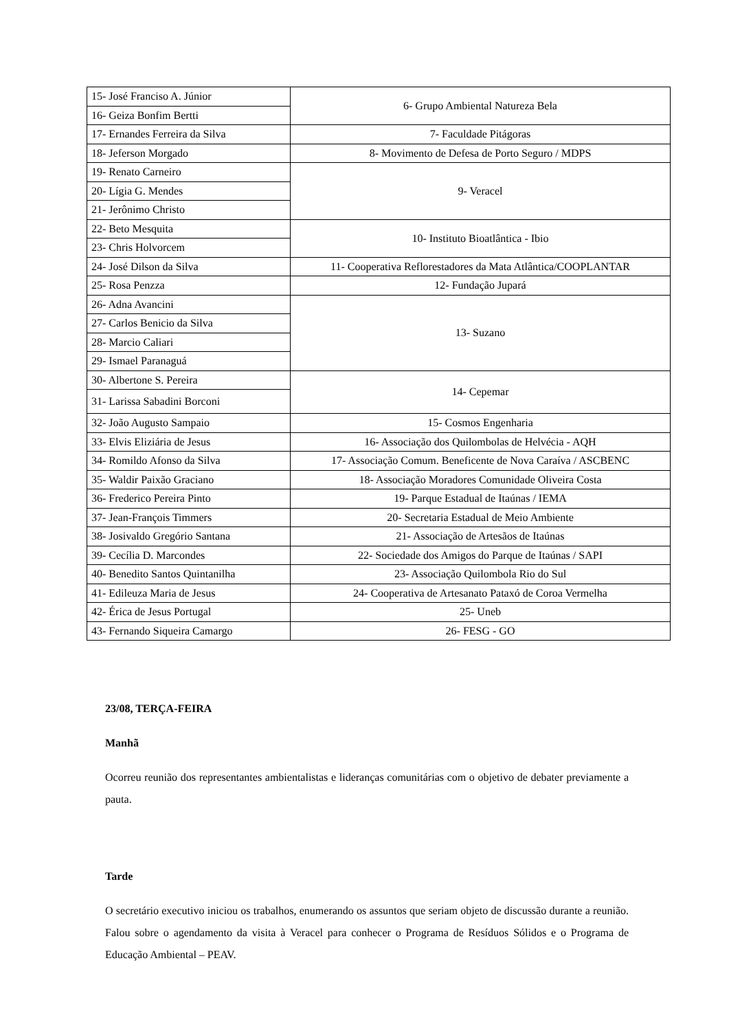| 15- José Franciso A. Júnior | 6- Grupo Ambiental Natureza Bela |
| 16- Geiza Bonfim Bertti | |
| 17- Ernandes Ferreira da Silva | 7- Faculdade Pitágoras |
| 18- Jeferson Morgado | 8- Movimento de Defesa de Porto Seguro / MDPS |
| 19- Renato Carneiro | 9- Veracel |
| 20- Lígia G. Mendes | |
| 21- Jerônimo Christo | |
| 22- Beto Mesquita | 10- Instituto Bioatlântica - Ibio |
| 23- Chris Holvorcem | |
| 24- José Dilson da Silva | 11- Cooperativa Reflorestadores da Mata Atlântica/COOPLANTAR |
| 25- Rosa Penzza | 12- Fundação Jupará |
| 26- Adna Avancini | 13- Suzano |
| 27- Carlos Benicio da Silva | |
| 28- Marcio Caliari | |
| 29- Ismael Paranaguá | |
| 30- Albertone S. Pereira | 14- Cepemar |
| 31- Larissa Sabadini Borconi | |
| 32- João Augusto Sampaio | 15- Cosmos Engenharia |
| 33- Elvis Eliziária de Jesus | 16- Associação dos Quilombolas de Helvécia - AQH |
| 34- Romildo Afonso da Silva | 17- Associação Comum. Beneficente de Nova Caraíva / ASCBENC |
| 35- Waldir Paixão Graciano | 18- Associação Moradores Comunidade Oliveira Costa |
| 36- Frederico Pereira Pinto | 19- Parque Estadual de Itaúnas / IEMA |
| 37- Jean-François Timmers | 20- Secretaria Estadual de Meio Ambiente |
| 38- Josivaldo Gregório Santana | 21- Associação de Artesãos de Itaúnas |
| 39- Cecília D. Marcondes | 22- Sociedade dos Amigos do Parque de Itaúnas / SAPI |
| 40- Benedito Santos Quintanilha | 23- Associação Quilombola Rio do Sul |
| 41- Edileuza Maria de Jesus | 24- Cooperativa de Artesanato Pataxó de Coroa Vermelha |
| 42- Érica de Jesus Portugal | 25- Uneb |
| 43- Fernando Siqueira Camargo | 26- FESG - GO |
23/08, TERÇA-FEIRA
Manhã
Ocorreu reunião dos representantes ambientalistas e lideranças comunitárias com o objetivo de debater previamente a pauta.
Tarde
O secretário executivo iniciou os trabalhos, enumerando os assuntos que seriam objeto de discussão durante a reunião. Falou sobre o agendamento da visita à Veracel para conhecer o Programa de Resíduos Sólidos e o Programa de Educação Ambiental – PEAV.